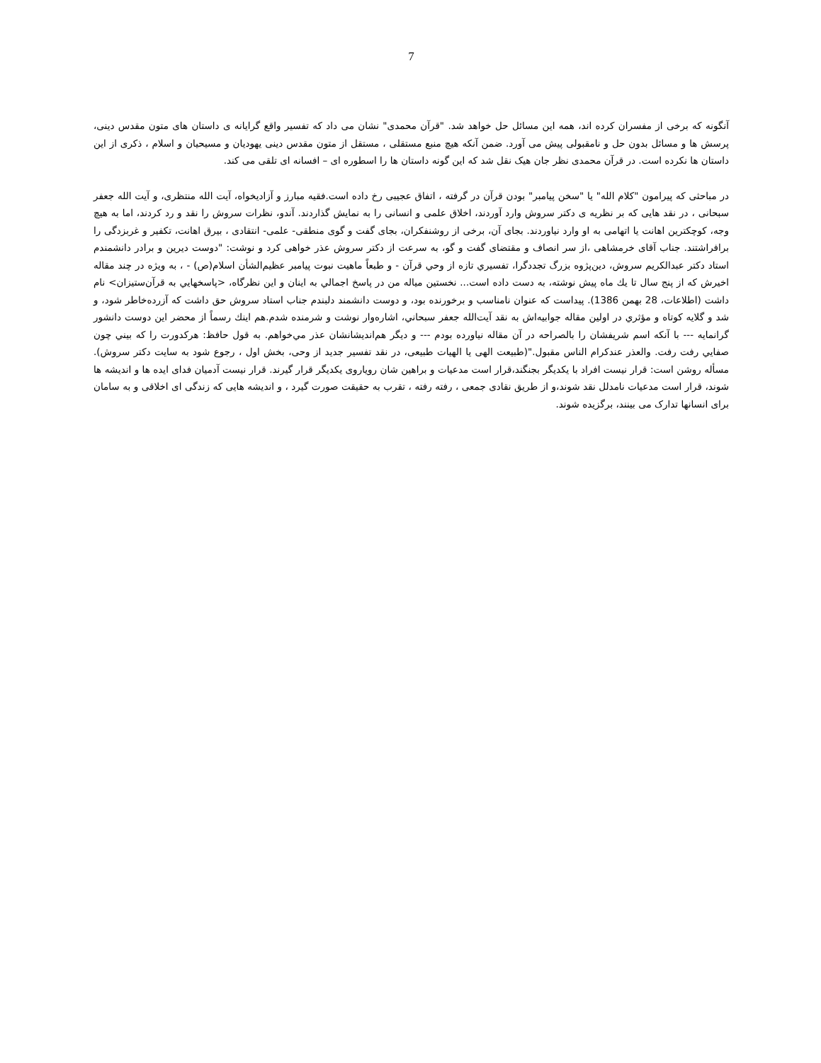7
آنگونه که برخی از مفسران کرده اند، همه این مسائل حل خواهد شد. "قرآن محمدی" نشان می داد که تفسیر واقع گرایانه ی داستان های متون مقدس دینی، پرسش ها و مسائل بدون حل و نامقبولی پیش می آورد. ضمن آنکه هیچ منبع مستقلی ، مستقل از متون مقدس دینی یهودیان و مسیحیان و اسلام ، ذکری از این داستان ها نکرده است. در قرآن محمدی نظر جان هیک نقل شد که این گونه داستان ها را اسطوره ای – افسانه ای تلقی می کند.
در مباحثی که پیرامون "کلام الله" یا "سخن پیامبر" بودن قرآن در گرفته ، اتفاق عجیبی رخ داده است.فقیه مبارز و آزادیخواه، آیت الله منتظری، و آیت الله جعفر سبحانی ، در نقد هایی که بر نظریه ی دکتر سروش وارد آوردند، اخلاق علمی و انسانی را به نمایش گذاردند. آندو، نظرات سروش را نقد و رد کردند، اما به هیچ وجه، کوچکترین اهانت یا اتهامی به او وارد نیاوردند. بجای آن، برخی از روشنفکران، بجای گفت و گوی منطقی- علمی- انتقادی ، بیرق اهانت، تکفیر و غربزدگی را برافراشتند. جناب آقای خرمشاهی ،از سر انصاف و مقتضای گفت و گو، به سرعت از دکتر سروش عذر خواهی کرد و نوشت: "دوست ديرين و برادر دانشمندم استاد دكتر عبدالكريم سروش، دين‌پژوه بزرگ تجددگرا، تفسيري تازه از وحي قرآن - و طبعاً ماهيت نبوت پيامبر عظيم‌الشأن اسلام(ص) - ، به ويژه در چند مقاله اخيرش كه از پنج سال تا يك ماه پيش نوشته، به دست داده است... نخستين مياله من در پاسخ اجمالي به اينان و اين نظرگاه، <پاسخهايي به قرآن‌ستيزان> نام داشت (اطلاعات، 28 بهمن 1386). پيداست كه عنوان نامناسب و برخورنده بود، و دوست دانشمند دلبندم جناب استاد سروش حق داشت كه آزرده‌خاطر شود، و شد و گلايه كوتاه و مؤثري در اولين مقاله جوابيه‌اش به نقد آيت‌الله جعفر سبحاني، اشاره‌وار نوشت و شرمنده شدم.هم اينك رسماً از محضر اين دوست دانشور گرانمايه --- با آنكه اسم شريفشان را بالصراحه در آن مقاله نياورده بودم --- و ديگر هم‌انديشانشان عذر مي‌خواهم. به قول حافظ: هركدورت را كه بيني چون صفايي رفت رفت. والعذر عندكرام الناس مقبول."(طبیعت الهی یا الهیات طبیعی، در نقد تفسیر جدید از وحی، بخش اول ، رجوع شود به سایت دکتر سروش). مسأله روشن است: قرار نیست افراد با یکدیگر بجنگند،قرار است مدعیات و براهین شان رویاروی یکدیگر قرار گیرند. قرار نیست آدمیان فدای ایده ها و اندیشه ها شوند، قرار است مدعیات نامدلل نقد شوند،و از طریق نقادی جمعی ، رفته رفته ، تقرب به حقیقت صورت گیرد ، و اندیشه هایی که زندگی ای اخلاقی و به سامان برای انسانها تدارک می بینند، برگزیده شوند.